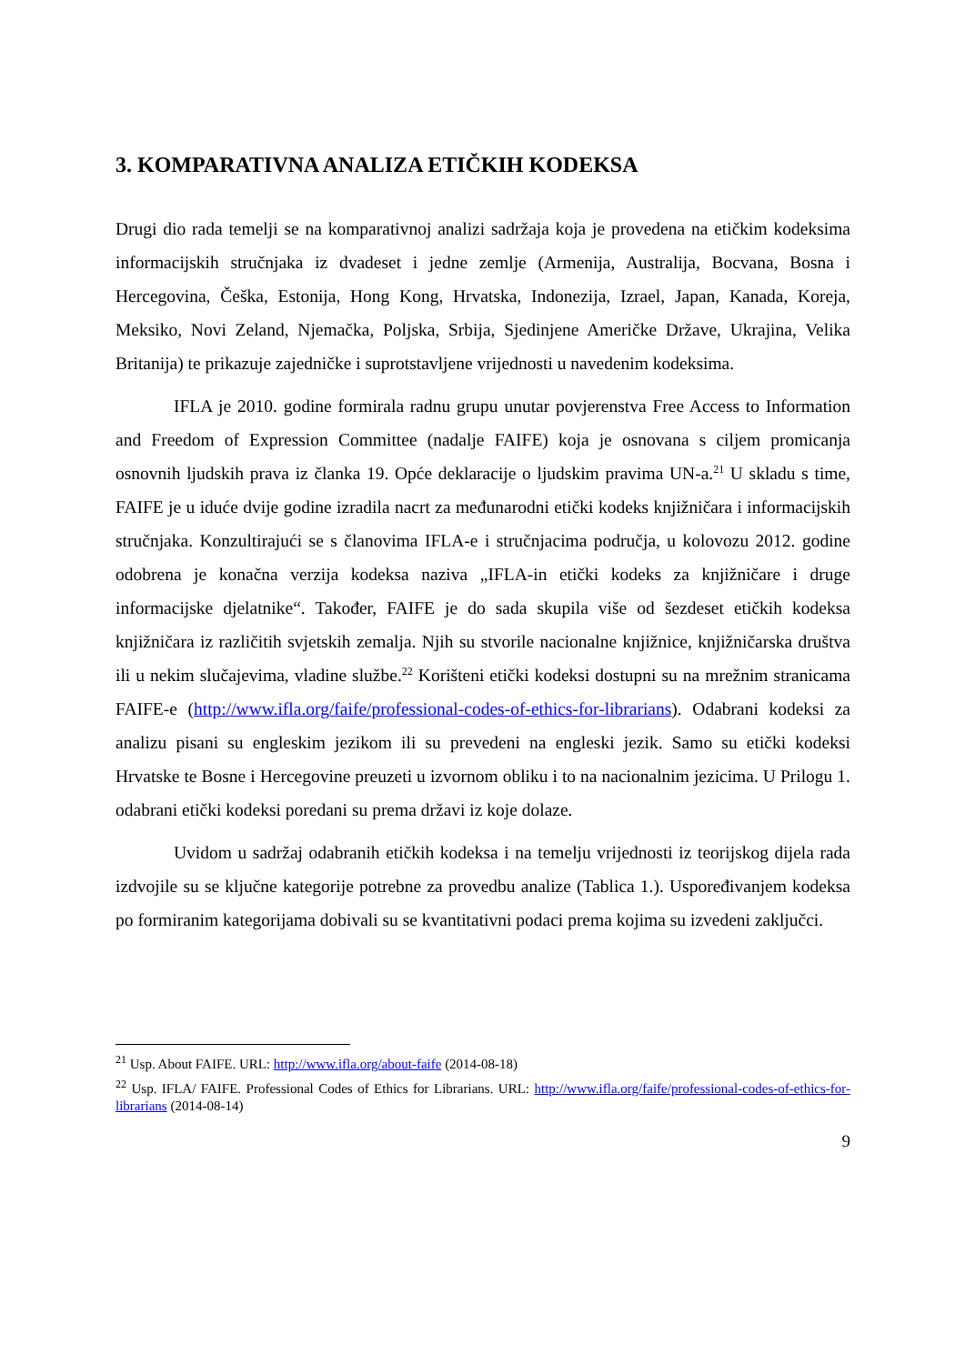3. KOMPARATIVNA ANALIZA ETIČKIH KODEKSA
Drugi dio rada temelji se na komparativnoj analizi sadržaja koja je provedena na etičkim kodeksima informacijskih stručnjaka iz dvadeset i jedne zemlje (Armenija, Australija, Bocvana, Bosna i Hercegovina, Češka, Estonija, Hong Kong, Hrvatska, Indonezija, Izrael, Japan, Kanada, Koreja, Meksiko, Novi Zeland, Njemačka, Poljska, Srbija, Sjedinjene Američke Države, Ukrajina, Velika Britanija) te prikazuje zajedničke i suprotstavljene vrijednosti u navedenim kodeksima.
IFLA je 2010. godine formirala radnu grupu unutar povjerenstva Free Access to Information and Freedom of Expression Committee (nadalje FAIFE) koja je osnovana s ciljem promicanja osnovnih ljudskih prava iz članka 19. Opće deklaracije o ljudskim pravima UN-a.<sup>21</sup> U skladu s time, FAIFE je u iduće dvije godine izradila nacrt za međunarodni etički kodeks knjižničara i informacijskih stručnjaka. Konzultirajući se s članovima IFLA-e i stručnjacima područja, u kolovozu 2012. godine odobrena je konačna verzija kodeksa naziva „IFLA-in etički kodeks za knjižničare i druge informacijske djelatnike“. Također, FAIFE je do sada skupila više od šezdeset etičkih kodeksa knjižničara iz različitih svjetskih zemalja. Njih su stvorile nacionalne knjižnice, knjižničarska društva ili u nekim slučajevima, vladine službe.<sup>22</sup> Korišteni etički kodeksi dostupni su na mrežnim stranicama FAIFE-e (http://www.ifla.org/faife/professional-codes-of-ethics-for-librarians). Odabrani kodeksi za analizu pisani su engleskim jezikom ili su prevedeni na engleski jezik. Samo su etički kodeksi Hrvatske te Bosne i Hercegovine preuzeti u izvornom obliku i to na nacionalnim jezicima. U Prilogu 1. odabrani etički kodeksi poredani su prema državi iz koje dolaze.
Uvidom u sadržaj odabranih etičkih kodeksa i na temelju vrijednosti iz teorijskog dijela rada izdvojile su se ključne kategorije potrebne za provedbu analize (Tablica 1.). Uspoređivanjem kodeksa po formiranim kategorijama dobivali su se kvantitativni podaci prema kojima su izvedeni zaključci.
<sup>21</sup> Usp. About FAIFE. URL: http://www.ifla.org/about-faife (2014-08-18)
<sup>22</sup> Usp. IFLA/ FAIFE. Professional Codes of Ethics for Librarians. URL: http://www.ifla.org/faife/professional-codes-of-ethics-for-librarians (2014-08-14)
9